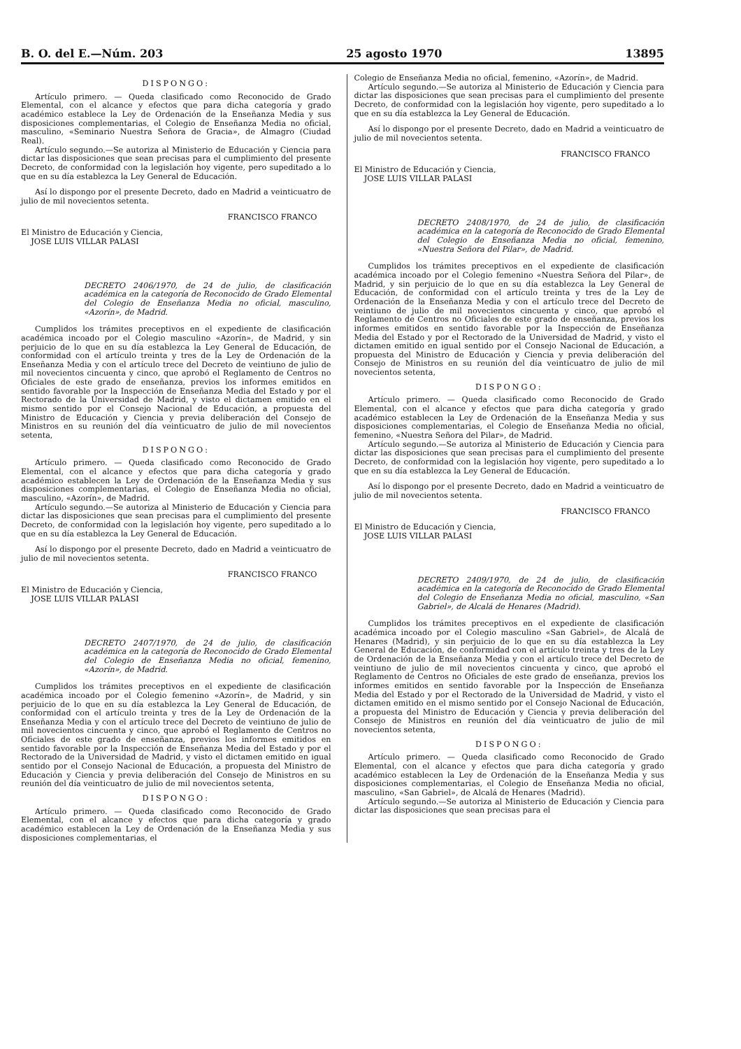B. O. del E.—Núm. 203 25 agosto 1970 13895
DISPONGO:
Artículo primero. — Queda clasificado como Reconocido de Grado Elemental, con el alcance y efectos que para dicha categoría y grado académico establece la Ley de Ordenación de la Enseñanza Media y sus disposiciones complementarias, el Colegio de Enseñanza Media no oficial, masculino, «Seminario Nuestra Señora de Gracia», de Almagro (Ciudad Real).
Artículo segundo.—Se autoriza al Ministerio de Educación y Ciencia para dictar las disposiciones que sean precisas para el cumplimiento del presente Decreto, de conformidad con la legislación hoy vigente, pero supeditado a lo que en su día establezca la Ley General de Educación.
Así lo dispongo por el presente Decreto, dado en Madrid a veinticuatro de julio de mil novecientos setenta.
FRANCISCO FRANCO
El Ministro de Educación y Ciencia,
JOSE LUIS VILLAR PALASI
DECRETO 2406/1970, de 24 de julio, de clasificación académica en la categoría de Reconocido de Grado Elemental del Colegio de Enseñanza Media no oficial, masculino, «Azorín», de Madrid.
Cumplidos los trámites preceptivos en el expediente de clasificación académica incoado por el Colegio masculino «Azorín», de Madrid, y sin perjuicio de lo que en su día establezca la Ley General de Educación, de conformidad con el artículo treinta y tres de la Ley de Ordenación de la Enseñanza Media y con el artículo trece del Decreto de veintiuno de julio de mil novecientos cincuenta y cinco, que aprobó el Reglamento de Centros no Oficiales de este grado de enseñanza, previos los informes emitidos en sentido favorable por la Inspección de Enseñanza Media del Estado y por el Rectorado de la Universidad de Madrid, y visto el dictamen emitido en el mismo sentido por el Consejo Nacional de Educación, a propuesta del Ministro de Educación y Ciencia y previa deliberación del Consejo de Ministros en su reunión del día veinticuatro de julio de mil novecientos setenta,
DISPONGO:
Artículo primero. — Queda clasificado como Reconocido de Grado Elemental, con el alcance y efectos que para dicha categoría y grado académico establecen la Ley de Ordenación de la Enseñanza Media y sus disposiciones complementarias, el Colegio de Enseñanza Media no oficial, masculino, «Azorín», de Madrid.
Artículo segundo.—Se autoriza al Ministerio de Educación y Ciencia para dictar las disposiciones que sean precisas para el cumplimiento del presente Decreto, de conformidad con la legislación hoy vigente, pero supeditado a lo que en su día establezca la Ley General de Educación.
Así lo dispongo por el presente Decreto, dado en Madrid a veinticuatro de julio de mil novecientos setenta.
FRANCISCO FRANCO
El Ministro de Educación y Ciencia,
JOSE LUIS VILLAR PALASI
DECRETO 2407/1970, de 24 de julio, de clasificación académica en la categoría de Reconocido de Grado Elemental del Colegio de Enseñanza Media no oficial, femenino, «Azorín», de Madrid.
Cumplidos los trámites preceptivos en el expediente de clasificación académica incoado por el Colegio femenino «Azorín», de Madrid, y sin perjuicio de lo que en su día establezca la Ley General de Educación, de conformidad con el artículo treinta y tres de la Ley de Ordenación de la Enseñanza Media y con el artículo trece del Decreto de veintiuno de julio de mil novecientos cincuenta y cinco, que aprobó el Reglamento de Centros no Oficiales de este grado de enseñanza, previos los informes emitidos en sentido favorable por la Inspección de Enseñanza Media del Estado y por el Rectorado de la Universidad de Madrid, y visto el dictamen emitido en igual sentido por el Consejo Nacional de Educación, a propuesta del Ministro de Educación y Ciencia y previa deliberación del Consejo de Ministros en su reunión del día veinticuatro de julio de mil novecientos setenta,
DISPONGO:
Artículo primero. — Queda clasificado como Reconocido de Grado Elemental, con el alcance y efectos que para dicha categoría y grado académico establecen la Ley de Ordenación de la Enseñanza Media y sus disposiciones complementarias, el
Colegio de Enseñanza Media no oficial, femenino, «Azorín», de Madrid.
Artículo segundo.—Se autoriza al Ministerio de Educación y Ciencia para dictar las disposiciones que sean precisas para el cumplimiento del presente Decreto, de conformidad con la legislación hoy vigente, pero supeditado a lo que en su día establezca la Ley General de Educación.
Así lo dispongo por el presente Decreto, dado en Madrid a veinticuatro de julio de mil novecientos setenta.
FRANCISCO FRANCO
El Ministro de Educación y Ciencia,
JOSE LUIS VILLAR PALASI
DECRETO 2408/1970, de 24 de julio, de clasificación académica en la categoría de Reconocido de Grado Elemental del Colegio de Enseñanza Media no oficial, femenino, «Nuestra Señora del Pilar», de Madrid.
Cumplidos los trámites preceptivos en el expediente de clasificación académica incoado por el Colegio femenino «Nuestra Señora del Pilar», de Madrid, y sin perjuicio de lo que en su día establezca la Ley General de Educación, de conformidad con el artículo treinta y tres de la Ley de Ordenación de la Enseñanza Media y con el artículo trece del Decreto de veintiuno de julio de mil novecientos cincuenta y cinco, que aprobó el Reglamento de Centros no Oficiales de este grado de enseñanza, previos los informes emitidos en sentido favorable por la Inspección de Enseñanza Media del Estado y por el Rectorado de la Universidad de Madrid, y visto el dictamen emitido en igual sentido por el Consejo Nacional de Educación, a propuesta del Ministro de Educación y Ciencia y previa deliberación del Consejo de Ministros en su reunión del día veinticuatro de julio de mil novecientos setenta,
DISPONGO:
Artículo primero. — Queda clasificado como Reconocido de Grado Elemental, con el alcance y efectos que para dicha categoría y grado académico establecen la Ley de Ordenación de la Enseñanza Media y sus disposiciones complementarias, el Colegio de Enseñanza Media no oficial, femenino, «Nuestra Señora del Pilar», de Madrid.
Artículo segundo.—Se autoriza al Ministerio de Educación y Ciencia para dictar las disposiciones que sean precisas para el cumplimiento del presente Decreto, de conformidad con la legislación hoy vigente, pero supeditado a lo que en su día establezca la Ley General de Educación.
Así lo dispongo por el presente Decreto, dado en Madrid a veinticuatro de julio de mil novecientos setenta.
FRANCISCO FRANCO
El Ministro de Educación y Ciencia,
JOSE LUIS VILLAR PALASI
DECRETO 2409/1970, de 24 de julio, de clasificación académica en la categoría de Reconocido de Grado Elemental del Colegio de Enseñanza Media no oficial, masculino, «San Gabriel», de Alcalá de Henares (Madrid).
Cumplidos los trámites preceptivos en el expediente de clasificación académica incoado por el Colegio masculino «San Gabriel», de Alcalá de Henares (Madrid), y sin perjuicio de lo que en su día establezca la Ley General de Educación, de conformidad con el artículo treinta y tres de la Ley de Ordenación de la Enseñanza Media y con el artículo trece del Decreto de veintiuno de julio de mil novecientos cincuenta y cinco, que aprobó el Reglamento de Centros no Oficiales de este grado de enseñanza, previos los informes emitidos en sentido favorable por la Inspección de Enseñanza Media del Estado y por el Rectorado de la Universidad de Madrid, y visto el dictamen emitido en el mismo sentido por el Consejo Nacional de Educación, a propuesta del Ministro de Educación y Ciencia y previa deliberación del Consejo de Ministros en reunión del día veinticuatro de julio de mil novecientos setenta,
DISPONGO:
Artículo primero. — Queda clasificado como Reconocido de Grado Elemental, con el alcance y efectos que para dicha categoría y grado académico establecen la Ley de Ordenación de la Enseñanza Media y sus disposiciones complementarias, el Colegio de Enseñanza Media no oficial, masculino, «San Gabriel», de Alcalá de Henares (Madrid).
Artículo segundo.—Se autoriza al Ministerio de Educación y Ciencia para dictar las disposiciones que sean precisas para el